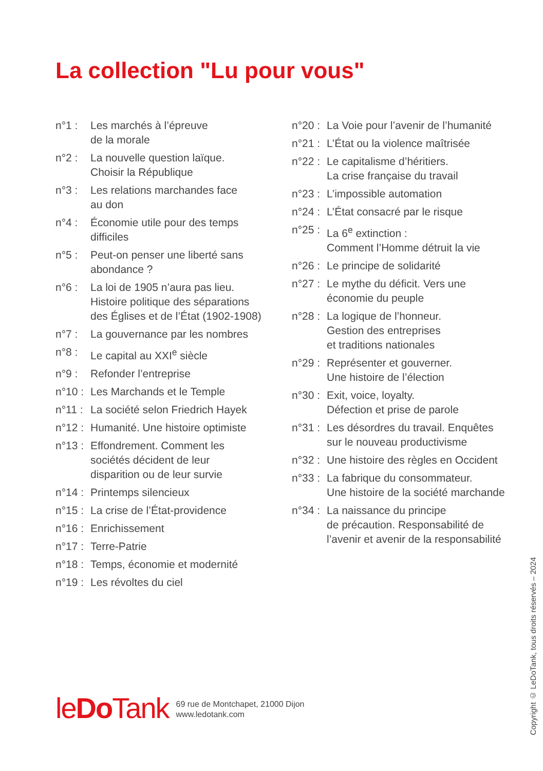La collection "Lu pour vous"
n°1 : Les marchés à l’épreuve
de la morale
n°2 : La nouvelle question laïque.
Choisir la République
n°3 : Les relations marchandes face
au don
n°4 : Économie utile pour des temps
difficiles
n°5 : Peut-on penser une liberté sans
abondance ?
n°6 : La loi de 1905 n’aura pas lieu.
Histoire politique des séparations
des Églises et de l’État (1902-1908)
n°7 : La gouvernance par les nombres
n°8 : Le capital au XXI<sup>e</sup> siècle
n°9 : Refonder l’entreprise
n°10 : Les Marchands et le Temple
n°11 : La société selon Friedrich Hayek
n°12 : Humanité. Une histoire optimiste
n°13 : Effondrement. Comment les
sociétés décident de leur
disparition ou de leur survie
n°14 : Printemps silencieux
n°15 : La crise de l’État-providence
n°16 : Enrichissement
n°17 : Terre-Patrie
n°18 : Temps, économie et modernité
n°19 : Les révoltes du ciel
n°20 : La Voie pour l’avenir de l’humanité
n°21 : L’État ou la violence maîtrisée
n°22 : Le capitalisme d’héritiers.
La crise française du travail
n°23 : L’impossible automation
n°24 : L’État consacré par le risque
n°25 : La 6<sup>e</sup> extinction :
Comment l’Homme détruit la vie
n°26 : Le principe de solidarité
n°27 : Le mythe du déficit. Vers une
économie du peuple
n°28 : La logique de l’honneur.
Gestion des entreprises
et traditions nationales
n°29 : Représenter et gouverner.
Une histoire de l’élection
n°30 : Exit, voice, loyalty.
Défection et prise de parole
n°31 : Les désordres du travail. Enquêtes
sur le nouveau productivisme
n°32 : Une histoire des règles en Occident
n°33 : La fabrique du consommateur.
Une histoire de la société marchande
n°34 : La naissance du principe
de précaution. Responsabilité de
l’avenir et avenir de la responsabilité
leDo Tank
69 rue de Montchapet, 21000 Dijon
www.ledotank.com
Copyright © LeDoTank, tous droits réservés – 2024